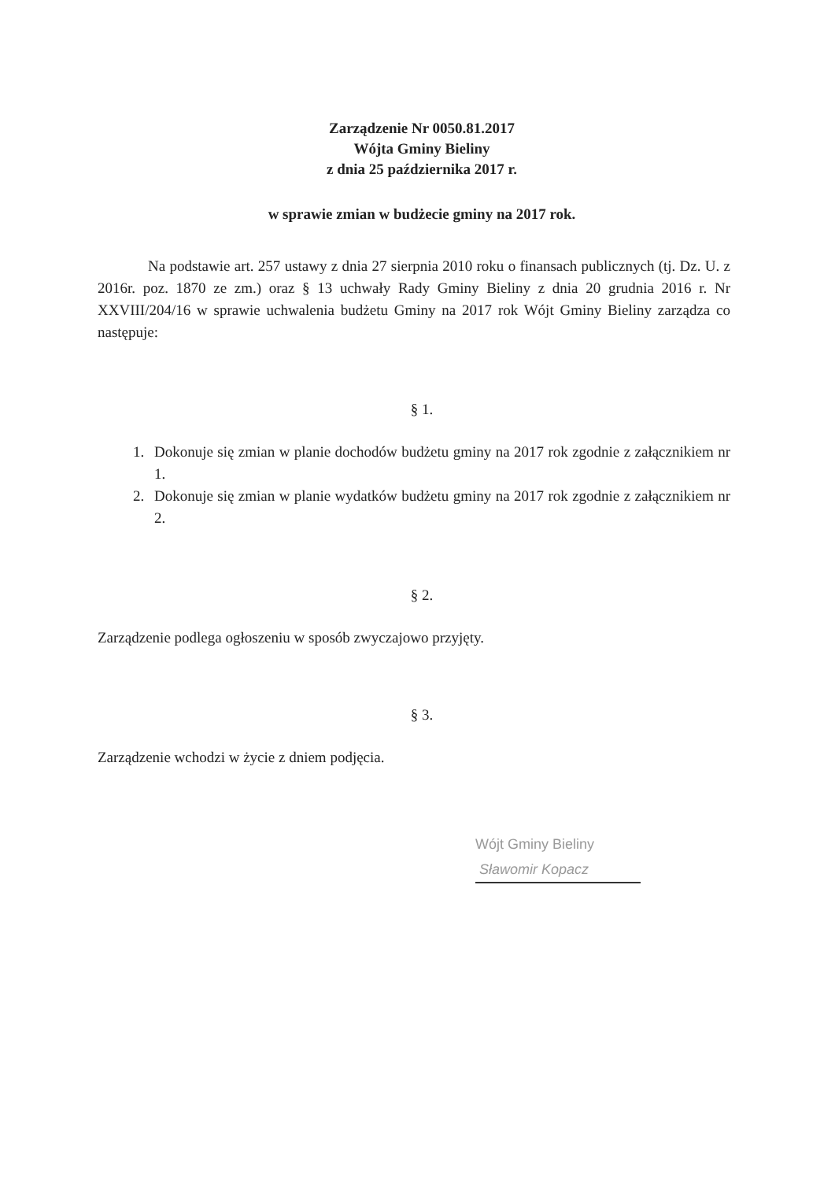Zarządzenie Nr 0050.81.2017
Wójta Gminy Bieliny
z dnia 25 października 2017 r.
w sprawie zmian w budżecie gminy na 2017 rok.
Na podstawie art. 257 ustawy z dnia 27 sierpnia 2010 roku o finansach publicznych (tj. Dz. U. z 2016r. poz. 1870 ze zm.) oraz § 13 uchwały Rady Gminy Bieliny z dnia 20 grudnia 2016 r. Nr XXVIII/204/16 w sprawie uchwalenia budżetu Gminy na 2017 rok Wójt Gminy Bieliny zarządza co następuje:
§ 1.
1. Dokonuje się zmian w planie dochodów budżetu gminy na 2017 rok zgodnie z załącznikiem nr 1.
2. Dokonuje się zmian w planie wydatków budżetu gminy na 2017 rok zgodnie z załącznikiem nr 2.
§ 2.
Zarządzenie podlega ogłoszeniu w sposób zwyczajowo przyjęty.
§ 3.
Zarządzenie wchodzi w życie z dniem podjęcia.
Wójt Gminy Bieliny
Sławomir Kopacz